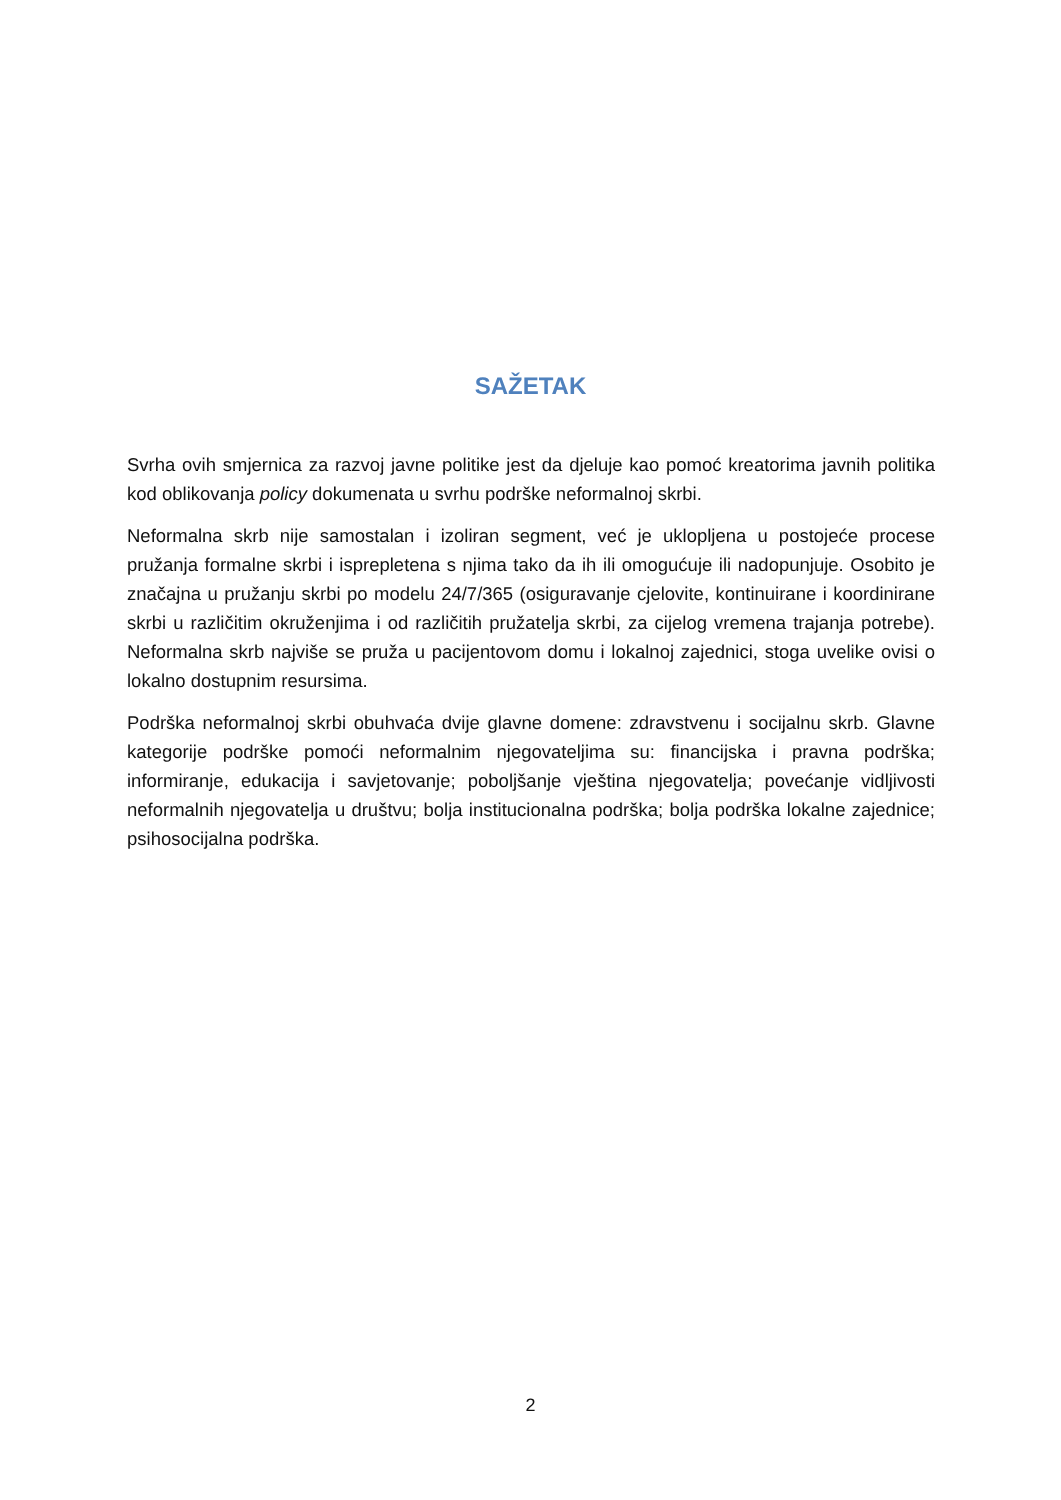SAŽETAK
Svrha ovih smjernica za razvoj javne politike jest da djeluje kao pomoć kreatorima javnih politika kod oblikovanja policy dokumenata u svrhu podrške neformalnoj skrbi.
Neformalna skrb nije samostalan i izoliran segment, već je uklopljena u postojeće procese pružanja formalne skrbi i isprepletena s njima tako da ih ili omogućuje ili nadopunjuje. Osobito je značajna u pružanju skrbi po modelu 24/7/365 (osiguravanje cjelovite, kontinuirane i koordinirane skrbi u različitim okruženjima i od različitih pružatelja skrbi, za cijelog vremena trajanja potrebe). Neformalna skrb najviše se pruža u pacijentovom domu i lokalnoj zajednici, stoga uvelike ovisi o lokalno dostupnim resursima.
Podrška neformalnoj skrbi obuhvaća dvije glavne domene: zdravstvenu i socijalnu skrb. Glavne kategorije podrške pomoći neformalnim njegovateljima su: financijska i pravna podrška; informiranje, edukacija i savjetovanje; poboljšanje vještina njegovatelja; povećanje vidljivosti neformalnih njegovatelja u društvu; bolja institucionalna podrška; bolja podrška lokalne zajednice; psihosocijalna podrška.
2